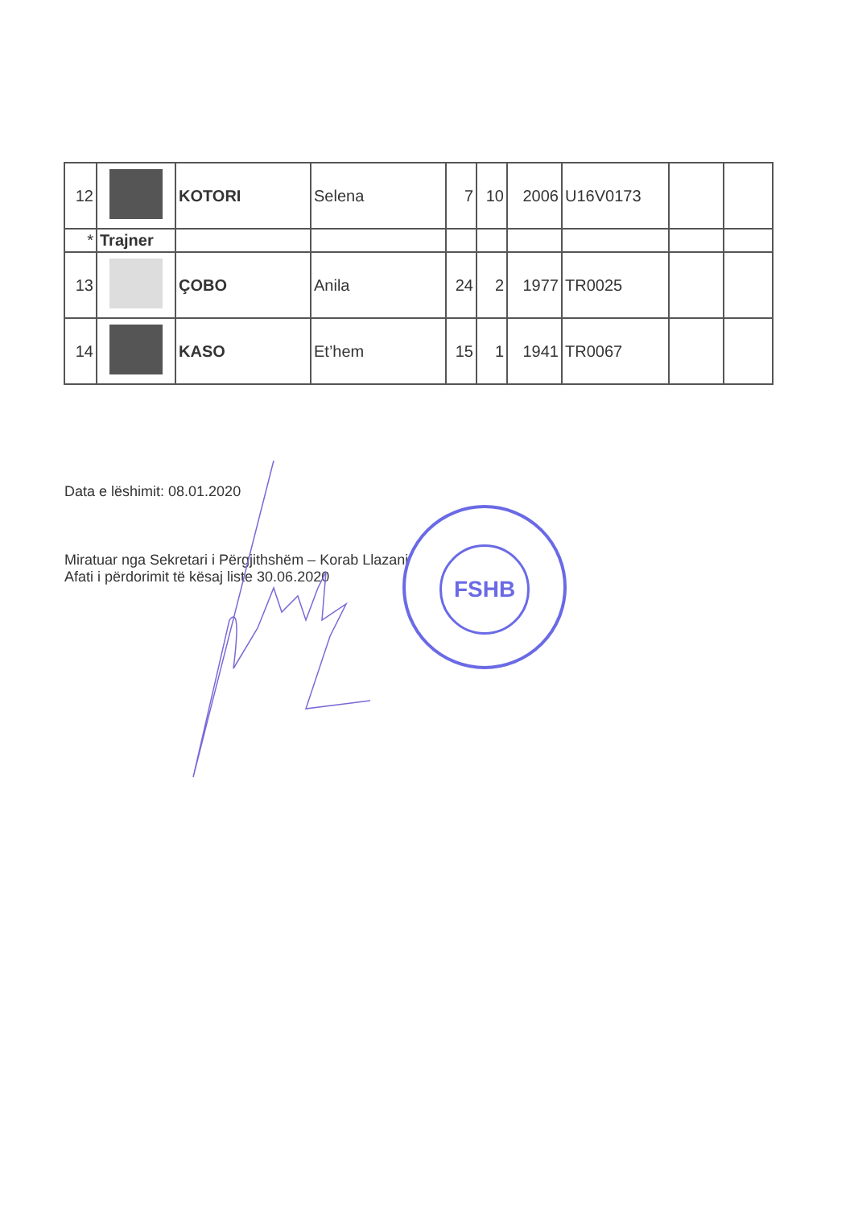| 12 | | KOTORI | Selena | 7 | 10 | 2006 | U16V0173 | | |
| * | Trajner | | | | | | | | |
| 13 | | ÇOBO | Anila | 24 | 2 | 1977 | TR0025 | | |
| 14 | | KASO | Et’hem | 15 | 1 | 1941 | TR0067 | | |
Data e lëshimit: 08.01.2020
Miratuar nga Sekretari i Përgjithshëm – Korab Llazani
Afati i përdorimit të kësaj liste 30.06.2020
FSHB